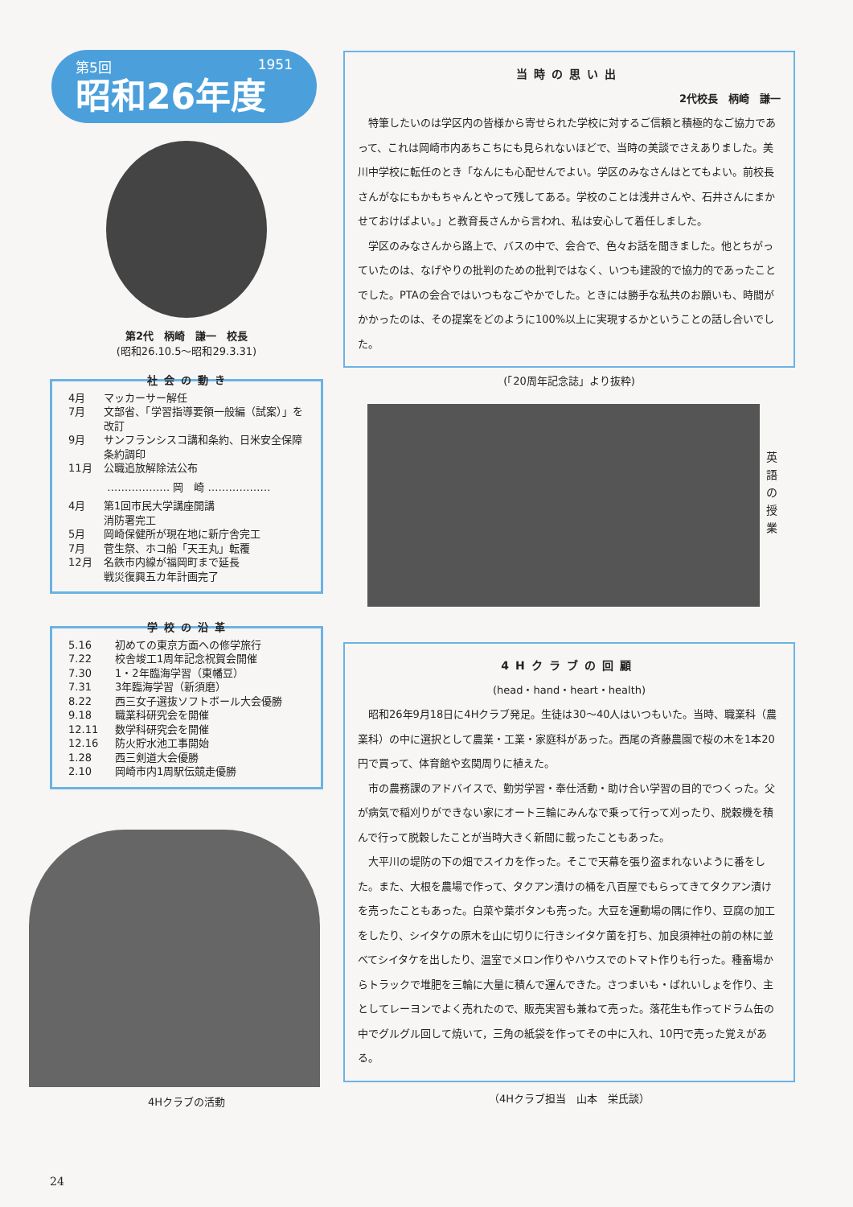第5回 1951
昭和26年度
第2代　柄崎　謙一　校長
(昭和26.10.5～昭和29.3.31)
社会の動き
4月 マッカーサー解任
7月 文部省、「学習指導要領一般編（試案）」を改訂
9月 サンフランシスコ講和条約、日米安全保障条約調印
11月 公職追放解除法公布
……………… 岡　崎 ………………
4月 第1回市民大学講座開講
消防署完工
5月 岡崎保健所が現在地に新庁舎完工
7月 菅生祭、ホコ船「天王丸」転覆
12月 名鉄市内線が福岡町まで延長
戦災復興五カ年計画完了
学校の沿革
5.16 初めての東京方面への修学旅行
7.22 校舎竣工1周年記念祝賀会開催
7.30 1・2年臨海学習（東幡豆）
7.31 3年臨海学習（新須磨）
8.22 西三女子選抜ソフトボール大会優勝
9.18 職業科研究会を開催
12.11 数学科研究会を開催
12.16 防火貯水池工事開始
1.28 西三剣道大会優勝
2.10 岡崎市内1周駅伝競走優勝
4Hクラブの活動
当時の思い出
2代校長　柄崎　謙一
特筆したいのは学区内の皆様から寄せられた学校に対するご信頼と積極的なご協力であって、これは岡崎市内あちこちにも見られないほどで、当時の美談でさえありました。美川中学校に転任のとき「なんにも心配せんでよい。学区のみなさんはとてもよい。前校長さんがなにもかもちゃんとやって残してある。学校のことは浅井さんや、石井さんにまかせておけばよい。」と教育長さんから言われ、私は安心して着任しました。
学区のみなさんから路上で、バスの中で、会合で、色々お話を聞きました。他とちがっていたのは、なげやりの批判のための批判ではなく、いつも建設的で協力的であったことでした。PTAの会合ではいつもなごやかでした。ときには勝手な私共のお願いも、時間がかかったのは、その提案をどのように100%以上に実現するかということの話し合いでした。
(「20周年記念誌」より抜粋)
英 語 の 授 業
4Hクラブの回顧
(head・hand・heart・health)
昭和26年9月18日に4Hクラブ発足。生徒は30～40人はいつもいた。当時、職業科（農業科）の中に選択として農業・工業・家庭科があった。西尾の斉藤農園で桜の木を1本20円で買って、体育館や玄関周りに植えた。
市の農務課のアドバイスで、勤労学習・奉仕活動・助け合い学習の目的でつくった。父が病気で稲刈りができない家にオート三輪にみんなで乗って行って刈ったり、脱穀機を積んで行って脱穀したことが当時大きく新聞に載ったこともあった。
大平川の堤防の下の畑でスイカを作った。そこで天幕を張り盗まれないように番をした。また、大根を農場で作って、タクアン漬けの桶を八百屋でもらってきてタクアン漬けを売ったこともあった。白菜や葉ボタンも売った。大豆を運動場の隅に作り、豆腐の加工をしたり、シイタケの原木を山に切りに行きシイタケ菌を打ち、加良須神社の前の林に並べてシイタケを出したり、温室でメロン作りやハウスでのトマト作りも行った。種畜場からトラックで堆肥を三輪に大量に積んで運んできた。さつまいも・ばれいしょを作り、主としてレーヨンでよく売れたので、販売実習も兼ねて売った。落花生も作ってドラム缶の中でグルグル回して焼いて，三角の紙袋を作ってその中に入れ、10円で売った覚えがある。
（4Hクラブ担当　山本　栄氏談）
24